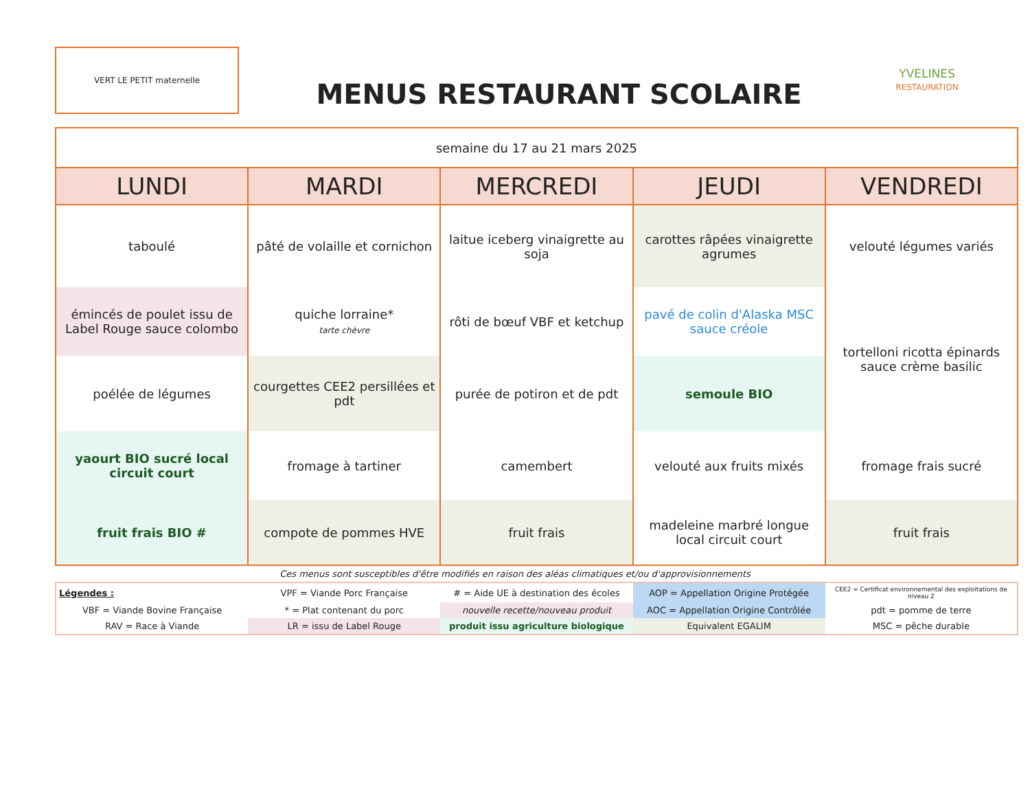VERT LE PETIT maternelle
MENUS RESTAURANT SCOLAIRE
YVELINES
RESTAURATION
| semaine du 17 au 21 mars 2025 | | | | |
| --- | --- | --- | --- | --- |
| LUNDI | MARDI | MERCREDI | JEUDI | VENDREDI |
| taboulé | pâté de volaille et cornichon | laitue iceberg vinaigrette au soja | carottes râpées vinaigrette agrumes | velouté légumes variés |
| émincés de poulet issu de Label Rouge sauce colombo | quiche lorraine* tarte chèvre | rôti de bœuf VBF et ketchup | pavé de colin d'Alaska MSC sauce créole | tortelloni ricotta épinards sauce crème basilic |
| poélée de légumes | courgettes CEE2 persillées et pdt | purée de potiron et de pdt | semoule BIO | |
| yaourt BIO sucré local circuit court | fromage à tartiner | camembert | velouté aux fruits mixés | fromage frais sucré |
| fruit frais BIO # | compote de pommes HVE | fruit frais | madeleine marbré longue local circuit court | fruit frais |
Ces menus sont susceptibles d'être modifiés en raison des aléas climatiques et/ou d'approvisionnements
| Légendes : | VPF = Viande Porc Française | # = Aide UE à destination des écoles | AOP = Appellation Origine Protégée | CEE2 = Certificat environnemental des exploitations de niveau 2 |
| VBF = Viande Bovine Française | * = Plat contenant du porc | nouvelle recette/nouveau produit | AOC = Appellation Origine Contrôlée | pdt = pomme de terre |
| RAV = Race à Viande | LR = issu de Label Rouge | produit issu agriculture biologique | Equivalent EGALIM | MSC = pêche durable |